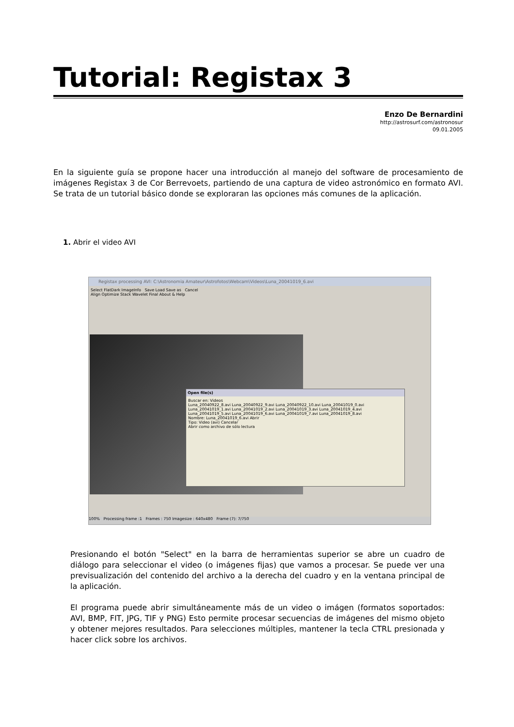Tutorial: Registax 3
Enzo De Bernardini
http://astrosurf.com/astronosur
09.01.2005
En la siguiente guía se propone hacer una introducción al manejo del software de procesamiento de imágenes Registax 3 de Cor Berrevoets, partiendo de una captura de video astronómico en formato AVI. Se trata de un tutorial básico donde se exploraran las opciones más comunes de la aplicación.
1. Abrir el video AVI
Registax processing AVI: C:\Astronomia Amateur\Astrofotos\Webcam\Videos\Luna_20041019_6.avi
Select FlatDark ImageInfo Save Load Save as Cancel
Align Optimize Stack Wavelet Final About & Help
Open file(s)
Buscar en: Videos
Luna_20040922_8.avi Luna_20040922_9.avi Luna_20040922_10.avi Luna_20041019_0.avi Luna_20041019_1.avi Luna_20041019_2.avi Luna_20041019_3.avi Luna_20041019_4.avi Luna_20041019_5.avi Luna_20041019_6.avi Luna_20041019_7.avi Luna_20041019_8.avi
Nombre: Luna_20041019_6.avi Abrir
Tipo: Video (avi) Cancelar
Abrir como archivo de sólo lectura
100% Processing frame :1 Frames : 750 Imagesize : 640x480 Frame (7): 7/750
Presionando el botón "Select" en la barra de herramientas superior se abre un cuadro de diálogo para seleccionar el video (o imágenes fijas) que vamos a procesar. Se puede ver una previsualización del contenido del archivo a la derecha del cuadro y en la ventana principal de la aplicación.
El programa puede abrir simultáneamente más de un video o imágen (formatos soportados: AVI, BMP, FIT, JPG, TIF y PNG) Esto permite procesar secuencias de imágenes del mismo objeto y obtener mejores resultados. Para selecciones múltiples, mantener la tecla CTRL presionada y hacer click sobre los archivos.